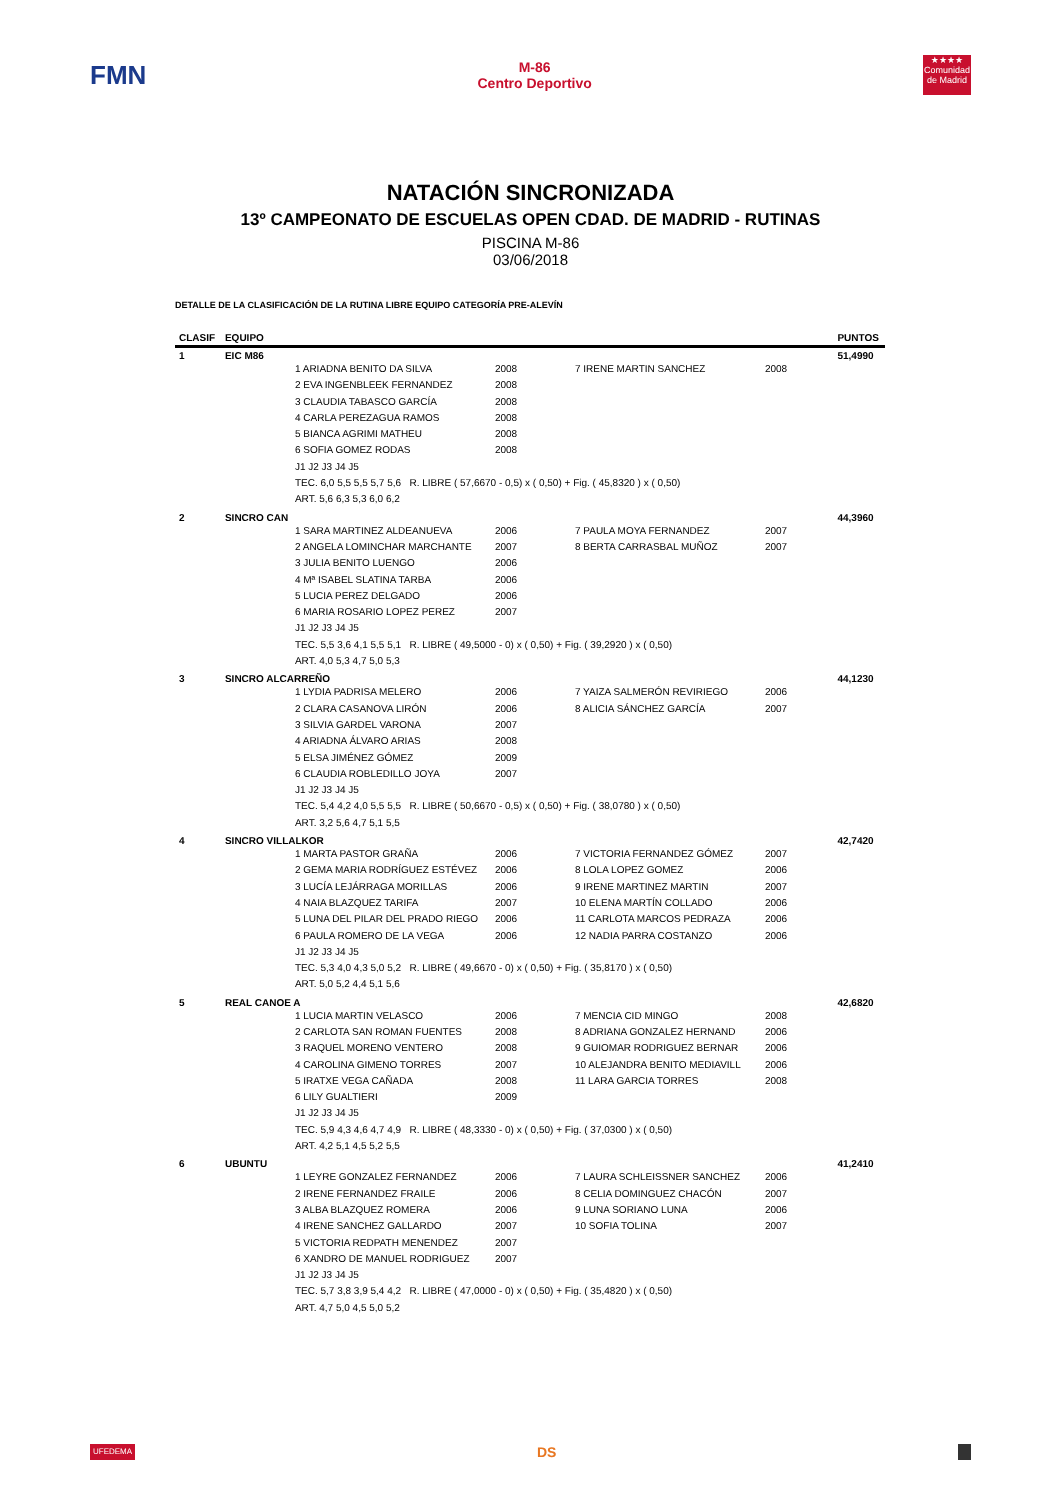FMN
M-86
Centro Deportivo
★★★★
Comunidad de Madrid
NATACIÓN SINCRONIZADA
13º CAMPEONATO DE ESCUELAS OPEN CDAD. DE MADRID - RUTINAS
PISCINA M-86
03/06/2018
DETALLE DE LA CLASIFICACIÓN DE LA RUTINA LIBRE EQUIPO CATEGORÍA PRE-ALEVÍN
| CLASIF | EQUIPO | PUNTOS |
| --- | --- | --- |
| 1 | EIC M86 1 ARIADNA BENITO DA SILVA 2008 7 IRENE MARTIN SANCHEZ 2008 2 EVA INGENBLEEK FERNANDEZ 2008 3 CLAUDIA TABASCO GARCÍA 2008 4 CARLA PEREZAGUA RAMOS 2008 5 BIANCA AGRIMI MATHEU 2008 6 SOFIA GOMEZ RODAS 2008 J1 J2 J3 J4 J5 TEC. 6,0 5,5 5,5 5,7 5,6 R. LIBRE ( 57,6670 - 0,5) x ( 0,50) + Fig. ( 45,8320 ) x ( 0,50) ART. 5,6 6,3 5,3 6,0 6,2 | 51,4990 |
| 2 | SINCRO CAN 1 SARA MARTINEZ ALDEANUEVA 2006 7 PAULA MOYA FERNANDEZ 2007 2 ANGELA LOMINCHAR MARCHANTE 2007 8 BERTA CARRASBAL MUÑOZ 2007 3 JULIA BENITO LUENGO 2006 4 Mª ISABEL SLATINA TARBA 2006 5 LUCIA PEREZ DELGADO 2006 6 MARIA ROSARIO LOPEZ PEREZ 2007 J1 J2 J3 J4 J5 TEC. 5,5 3,6 4,1 5,5 5,1 R. LIBRE ( 49,5000 - 0) x ( 0,50) + Fig. ( 39,2920 ) x ( 0,50) ART. 4,0 5,3 4,7 5,0 5,3 | 44,3960 |
| 3 | SINCRO ALCARREÑO 1 LYDIA PADRISA MELERO 2006 7 YAIZA SALMERÓN REVIRIEGO 2006 2 CLARA CASANOVA LIRÓN 2006 8 ALICIA SÁNCHEZ GARCÍA 2007 3 SILVIA GARDEL VARONA 2007 4 ARIADNA ÁLVARO ARIAS 2008 5 ELSA JIMÉNEZ GÓMEZ 2009 6 CLAUDIA ROBLEDILLO JOYA 2007 J1 J2 J3 J4 J5 TEC. 5,4 4,2 4,0 5,5 5,5 R. LIBRE ( 50,6670 - 0,5) x ( 0,50) + Fig. ( 38,0780 ) x ( 0,50) ART. 3,2 5,6 4,7 5,1 5,5 | 44,1230 |
| 4 | SINCRO VILLALKOR 1 MARTA PASTOR GRAÑA 2006 7 VICTORIA FERNANDEZ GÓMEZ 2007 2 GEMA MARIA RODRÍGUEZ ESTÉVEZ 2006 8 LOLA LOPEZ GOMEZ 2006 3 LUCÍA LEJÁRRAGA MORILLAS 2006 9 IRENE MARTINEZ MARTIN 2007 4 NAIA BLAZQUEZ TARIFA 2007 10 ELENA MARTÍN COLLADO 2006 5 LUNA DEL PILAR DEL PRADO RIEGO 2006 11 CARLOTA MARCOS PEDRAZA 2006 6 PAULA ROMERO DE LA VEGA 2006 12 NADIA PARRA COSTANZO 2006 J1 J2 J3 J4 J5 TEC. 5,3 4,0 4,3 5,0 5,2 R. LIBRE ( 49,6670 - 0) x ( 0,50) + Fig. ( 35,8170 ) x ( 0,50) ART. 5,0 5,2 4,4 5,1 5,6 | 42,7420 |
| 5 | REAL CANOE A 1 LUCIA MARTIN VELASCO 2006 7 MENCIA CID MINGO 2008 2 CARLOTA SAN ROMAN FUENTES 2008 8 ADRIANA GONZALEZ HERNAND 2006 3 RAQUEL MORENO VENTERO 2008 9 GUIOMAR RODRIGUEZ BERNAR 2006 4 CAROLINA GIMENO TORRES 2007 10 ALEJANDRA BENITO MEDIAVILL 2006 5 IRATXE VEGA CAÑADA 2008 11 LARA GARCIA TORRES 2008 6 LILY GUALTIERI 2009 J1 J2 J3 J4 J5 TEC. 5,9 4,3 4,6 4,7 4,9 R. LIBRE ( 48,3330 - 0) x ( 0,50) + Fig. ( 37,0300 ) x ( 0,50) ART. 4,2 5,1 4,5 5,2 5,5 | 42,6820 |
| 6 | UBUNTU 1 LEYRE GONZALEZ FERNANDEZ 2006 7 LAURA SCHLEISSNER SANCHEZ 2006 2 IRENE FERNANDEZ FRAILE 2006 8 CELIA DOMINGUEZ CHACÓN 2007 3 ALBA BLAZQUEZ ROMERA 2006 9 LUNA SORIANO LUNA 2006 4 IRENE SANCHEZ GALLARDO 2007 10 SOFIA TOLINA 2007 5 VICTORIA REDPATH MENENDEZ 2007 6 XANDRO DE MANUEL RODRIGUEZ 2007 J1 J2 J3 J4 J5 TEC. 5,7 3,8 3,9 5,4 4,2 R. LIBRE ( 47,0000 - 0) x ( 0,50) + Fig. ( 35,4820 ) x ( 0,50) ART. 4,7 5,0 4,5 5,0 5,2 | 41,2410 |
UFEDEMA DS